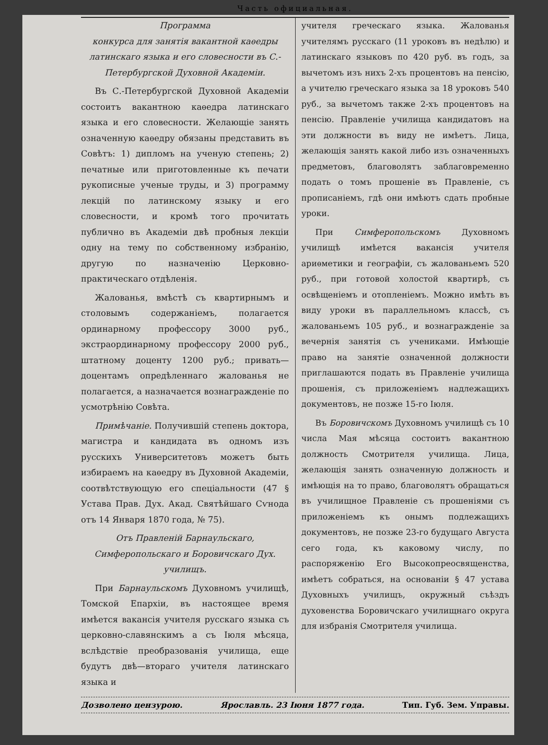Часть официальная.
Программа
конкурса для занятія вакантной каѳедры латинскаго языка и его словесности въ С.-Петербургской Духовной Академіи.
Въ С.-Петербургской Духовной Академіи состоитъ вакантною каѳедра латинскаго языка и его словесности. Желающіе занять означенную каѳедру обязаны представить въ Совѣтъ: 1) дипломъ на ученую степень; 2) печатные или приготовленные къ печати рукописные ученые труды, и 3) программу лекцій по латинскому языку и его словесности, и кромѣ того прочитать публично въ Академіи двѣ пробныя лекціи одну на тему по собственному избранію, другую по назначенію Церковно-практическаго отдѣленія.
Жалованья, вмѣстѣ съ квартирнымъ и столовымъ содержаніемъ, полагается ординарному профессору 3000 руб., экстраординарному профессору 2000 руб., штатному доценту 1200 руб.; привать—доцентамъ опредѣленнаго жалованья не полагается, а назначается вознагражденіе по усмотрѣнію Совѣта.
Примѣчаніе. Получившій степень доктора, магистра и кандидата въ одномъ изъ русскихъ Университетовъ можетъ быть избираемъ на каѳедру въ Духовной Академіи, соотвѣтствующую его спеціальности (47 § Устава Прав. Дух. Акад. Святѣйшаго Сѵнода отъ 14 Января 1870 года, № 75).
Отъ Правленій Барнаульскаго, Симферопольскаго и Боровичскаго Дух. училищъ.
При Барнаульскомъ Духовномъ училищѣ, Томской Епархіи, въ настоящее время имѣется вакансія учителя русскаго языка съ церковно-славянскимъ а съ Іюля мѣсяца, вслѣдствіе преобразованія училища, еще будутъ двѣ—втораго учителя латинскаго языка и
учителя греческаго языка. Жалованья учителямъ русскаго (11 уроковъ въ недѣлю) и латинскаго языковъ по 420 руб. въ годъ, за вычетомъ изъ нихъ 2-хъ процентовъ на пенсію, а учителю греческаго языка за 18 уроковъ 540 руб., за вычетомъ также 2-хъ процентовъ на пенсію. Правленіе училища кандидатовъ на эти должности въ виду не имѣетъ. Лица, желающія занять какой либо изъ означенныхъ предметовъ, благоволятъ заблаговременно подать о томъ прошеніе въ Правленіе, съ прописаніемъ, гдѣ они имѣютъ сдать пробные уроки.
При Симферопольскомъ Духовномъ училищѣ имѣется вакансія учителя ариѳметики и географіи, съ жалованьемъ 520 руб., при готовой холостой квартирѣ, съ освѣщеніемъ и отопленіемъ. Можно имѣть въ виду уроки въ параллельномъ классѣ, съ жалованьемъ 105 руб., и вознагражденіе за вечернія занятія съ учениками. Имѣющіе право на занятіе означенной должности приглашаются подать въ Правленіе училища прошенія, съ приложеніемъ надлежащихъ документовъ, не позже 15-го Іюля.
Въ Боровичскомъ Духовномъ училищѣ съ 10 числа Мая мѣсяца состоитъ вакантною должность Смотрителя училища. Лица, желающія занять означенную должность и имѣющія на то право, благоволятъ обращаться въ училищное Правленіе съ прошеніями съ приложеніемъ къ онымъ подлежащихъ документовъ, не позже 23-го будущаго Августа сего года, къ каковому числу, по распоряженію Его Высокопреосвященства, имѣетъ собраться, на основаніи § 47 устава Духовныхъ училищъ, окружный съѣздъ духовенства Боровичскаго училищнаго округа для избранія Смотрителя училища.
Дозволено цензурою. Ярославль. 23 Іюня 1877 года. Тип. Губ. Зем. Управы.